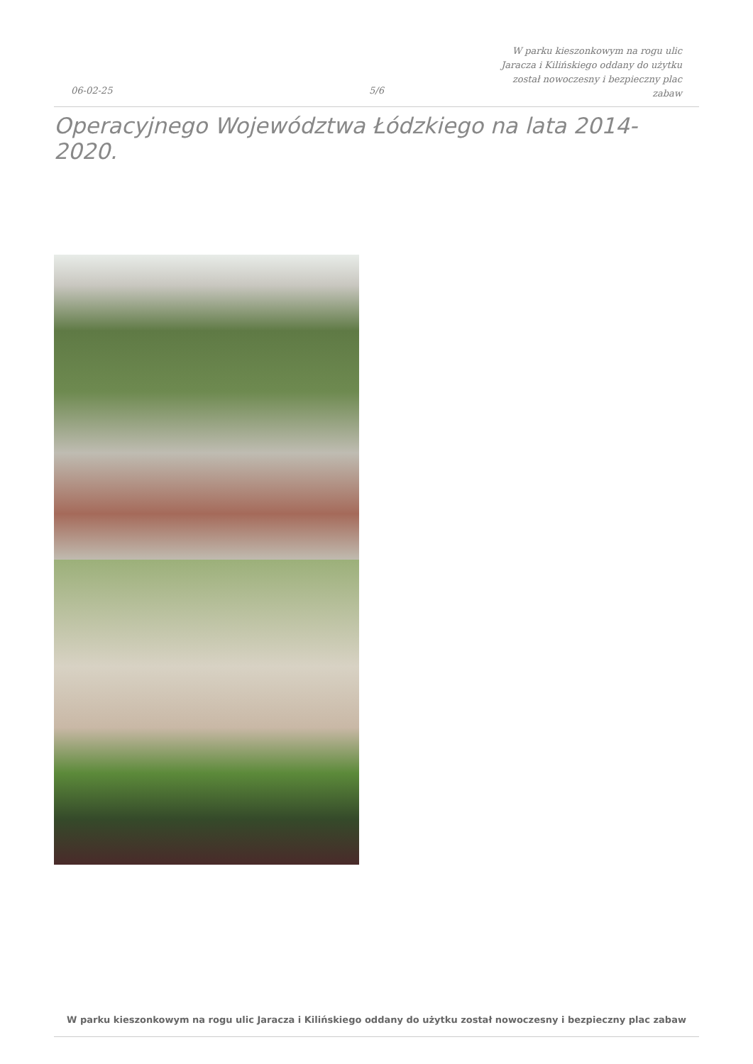06-02-25 5/6
W parku kieszonkowym na rogu ulic Jaracza i Kilińskiego oddany do użytku został nowoczesny i bezpieczny plac zabaw
Operacyjnego Województwa Łódzkiego na lata 2014-2020.
W parku kieszonkowym na rogu ulic Jaracza i Kilińskiego oddany do użytku został nowoczesny i bezpieczny plac zabaw